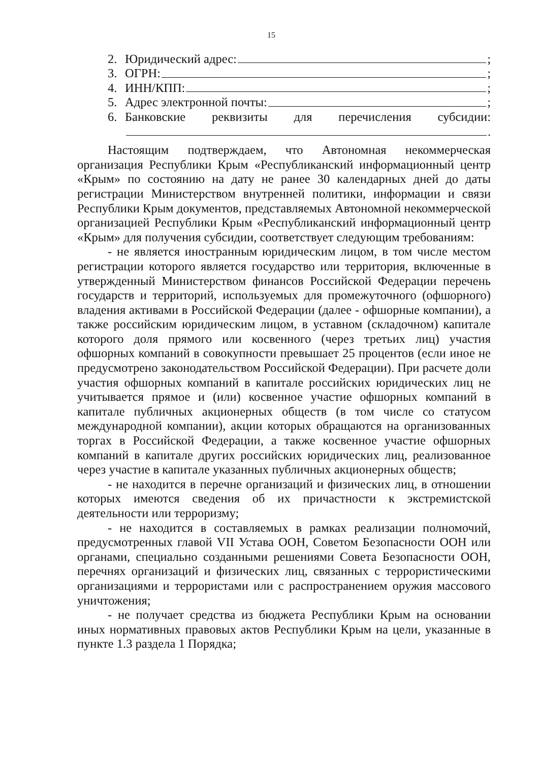15
2. Юридический адрес: ;
3. ОГРН: ;
4. ИНН/КПП: ;
5. Адрес электронной почты: ;
6. Банковские реквизиты для перечисления субсидии:
.
Настоящим подтверждаем, что Автономная некоммерческая организация Республики Крым «Республиканский информационный центр «Крым» по состоянию на дату не ранее 30 календарных дней до даты регистрации Министерством внутренней политики, информации и связи Республики Крым документов, представляемых Автономной некоммерческой организацией Республики Крым «Республиканский информационный центр «Крым» для получения субсидии, соответствует следующим требованиям:
- не является иностранным юридическим лицом, в том числе местом регистрации которого является государство или территория, включенные в утвержденный Министерством финансов Российской Федерации перечень государств и территорий, используемых для промежуточного (офшорного) владения активами в Российской Федерации (далее - офшорные компании), а также российским юридическим лицом, в уставном (складочном) капитале которого доля прямого или косвенного (через третьих лиц) участия офшорных компаний в совокупности превышает 25 процентов (если иное не предусмотрено законодательством Российской Федерации). При расчете доли участия офшорных компаний в капитале российских юридических лиц не учитывается прямое и (или) косвенное участие офшорных компаний в капитале публичных акционерных обществ (в том числе со статусом международной компании), акции которых обращаются на организованных торгах в Российской Федерации, а также косвенное участие офшорных компаний в капитале других российских юридических лиц, реализованное через участие в капитале указанных публичных акционерных обществ;
- не находится в перечне организаций и физических лиц, в отношении которых имеются сведения об их причастности к экстремистской деятельности или терроризму;
- не находится в составляемых в рамках реализации полномочий, предусмотренных главой VII Устава ООН, Советом Безопасности ООН или органами, специально созданными решениями Совета Безопасности ООН, перечнях организаций и физических лиц, связанных с террористическими организациями и террористами или с распространением оружия массового уничтожения;
- не получает средства из бюджета Республики Крым на основании иных нормативных правовых актов Республики Крым на цели, указанные в пункте 1.3 раздела 1 Порядка;